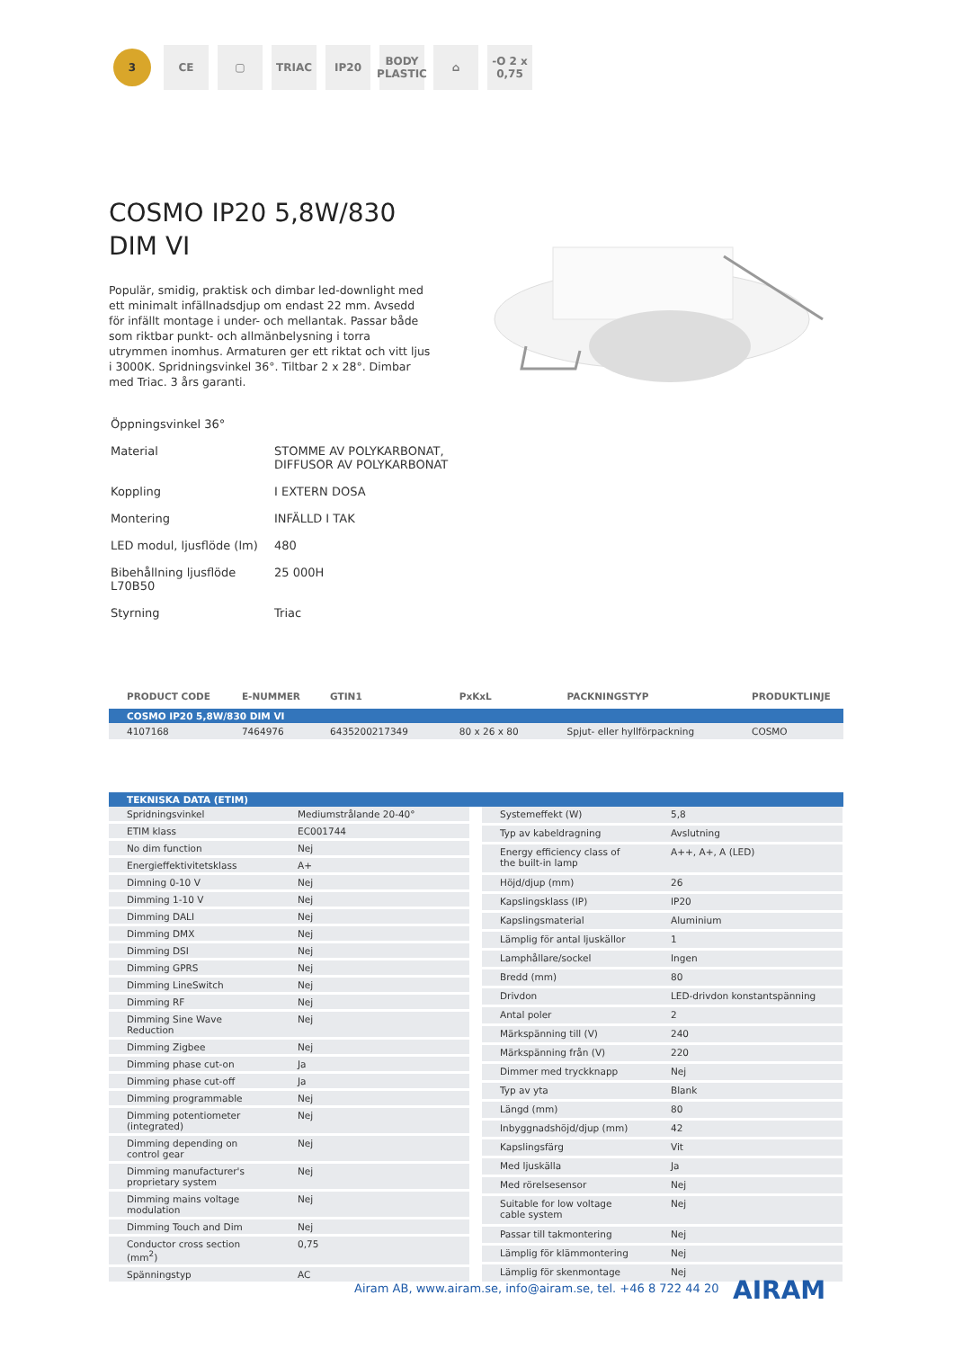3
CE ▢ TRIAC IP20 BODY PLASTIC
⌂ -O 2 x 0,75
COSMO IP20 5,8W/830 DIM VI
Populär, smidig, praktisk och dimbar led-downlight med ett minimalt infällnadsdjup om endast 22 mm. Avsedd för infällt montage i under- och mellantak. Passar både som riktbar punkt- och allmänbelysning i torra utrymmen inomhus. Armaturen ger ett riktat och vitt ljus i 3000K. Spridningsvinkel 36°. Tiltbar 2 x 28°. Dimbar med Triac. 3 års garanti.
| Öppningsvinkel 36° | |
| Material | STOMME AV POLYKARBONAT, DIFFUSOR AV POLYKARBONAT |
| Koppling | I EXTERN DOSA |
| Montering | INFÄLLD I TAK |
| LED modul, ljusflöde (lm) | 480 |
| Bibehållning ljusflöde L70B50 | 25 000H |
| Styrning | Triac |
| PRODUCT CODE | E-NUMMER | GTIN1 | PxKxL | PACKNINGSTYP | PRODUKTLINJE |
| --- | --- | --- | --- | --- | --- |
| COSMO IP20 5,8W/830 DIM VI | | | | | |
| 4107168 | 7464976 | 6435200217349 | 80 x 26 x 80 | Spjut- eller hyllförpackning | COSMO |
| TEKNISKA DATA (ETIM) |
| Spridningsvinkel | Mediumstrålande 20-40° |
| ETIM klass | EC001744 |
| No dim function | Nej |
| Energieffektivitetsklass | A+ |
| Dimning 0-10 V | Nej |
| Dimming 1-10 V | Nej |
| Dimming DALI | Nej |
| Dimming DMX | Nej |
| Dimming DSI | Nej |
| Dimming GPRS | Nej |
| Dimming LineSwitch | Nej |
| Dimming RF | Nej |
| Dimming Sine Wave Reduction | Nej |
| Dimming Zigbee | Nej |
| Dimming phase cut-on | Ja |
| Dimming phase cut-off | Ja |
| Dimming programmable | Nej |
| Dimming potentiometer (integrated) | Nej |
| Dimming depending on control gear | Nej |
| Dimming manufacturer's proprietary system | Nej |
| Dimming mains voltage modulation | Nej |
| Dimming Touch and Dim | Nej |
| Conductor cross section (mm<sup>2</sup>) | 0,75 |
| Spänningstyp | AC |
| Systemeffekt (W) | 5,8 |
| Typ av kabeldragning | Avslutning |
| Energy efficiency class of the built-in lamp | A++, A+, A (LED) |
| Höjd/djup (mm) | 26 |
| Kapslingsklass (IP) | IP20 |
| Kapslingsmaterial | Aluminium |
| Lämplig för antal ljuskällor | 1 |
| Lamphållare/sockel | Ingen |
| Bredd (mm) | 80 |
| Drivdon | LED-drivdon konstantspänning |
| Antal poler | 2 |
| Märkspänning till (V) | 240 |
| Märkspänning från (V) | 220 |
| Dimmer med tryckknapp | Nej |
| Typ av yta | Blank |
| Längd (mm) | 80 |
| Inbyggnadshöjd/djup (mm) | 42 |
| Kapslingsfärg | Vit |
| Med ljuskälla | Ja |
| Med rörelsesensor | Nej |
| Suitable for low voltage cable system | Nej |
| Passar till takmontering | Nej |
| Lämplig för klämmontering | Nej |
| Lämplig för skenmontage | Nej |
Airam AB, www.airam.se, info@airam.se, tel. +46 8 722 44 20
AIRAM